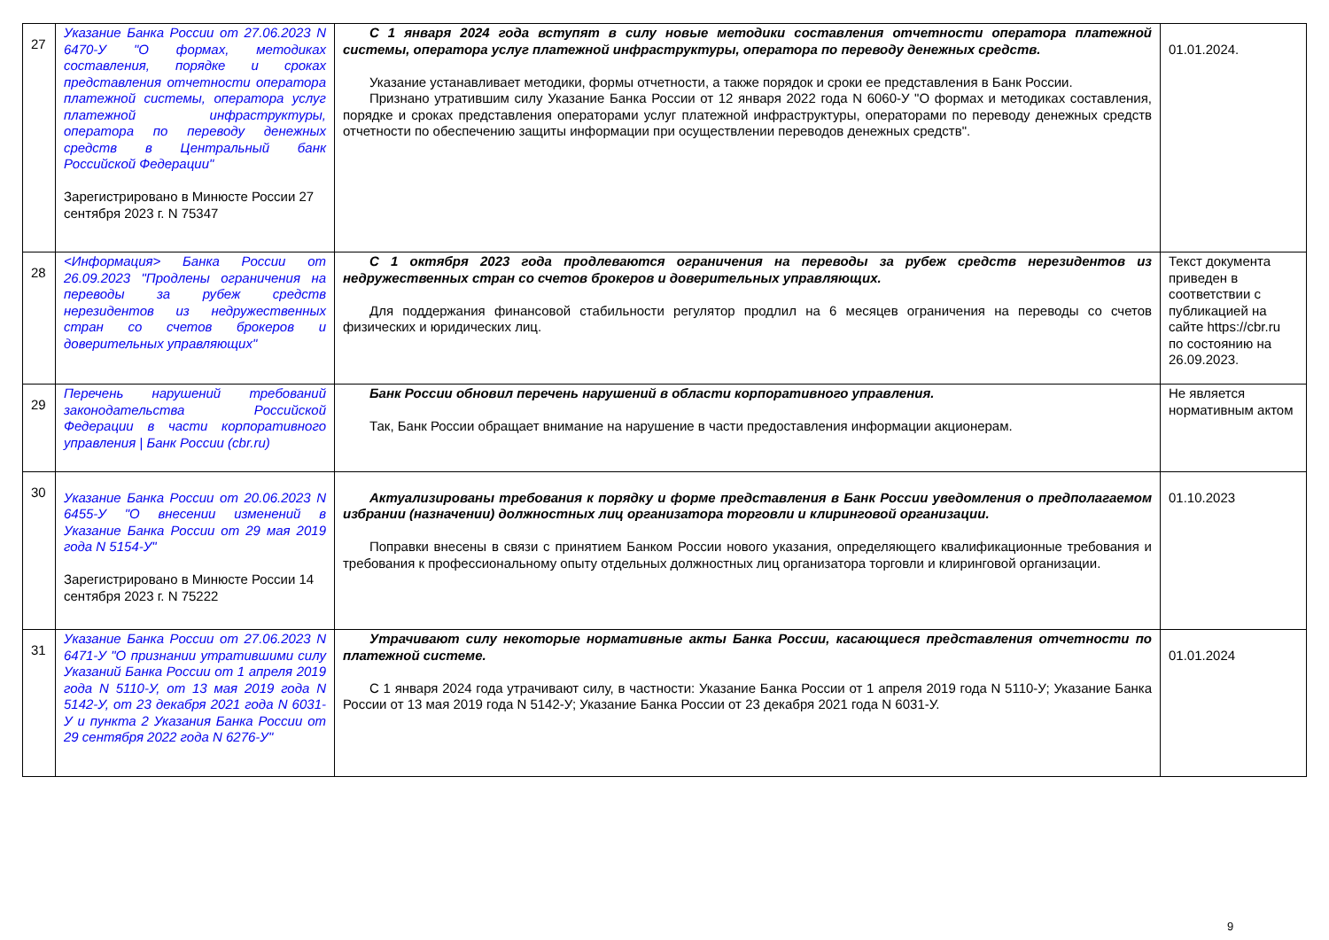| 27 | Указание Банка России от 27.06.2023 N 6470-У "О формах, методиках составления, порядке и сроках представления отчетности оператора платежной системы, оператора услуг платежной инфраструктуры, оператора по переводу денежных средств в Центральный банк Российской Федерации" Зарегистрировано в Минюсте России 27 сентября 2023 г. N 75347 | С 1 января 2024 года вступят в силу новые методики составления отчетности оператора платежной системы, оператора услуг платежной инфраструктуры, оператора по переводу денежных средств. Указание устанавливает методики, формы отчетности, а также порядок и сроки ее представления в Банк России. Признано утратившим силу Указание Банка России от 12 января 2022 года N 6060-У "О формах и методиках составления, порядке и сроках представления операторами услуг платежной инфраструктуры, операторами по переводу денежных средств отчетности по обеспечению защиты информации при осуществлении переводов денежных средств". | 01.01.2024. |
| 28 | <Информация> Банка России от 26.09.2023 "Продлены ограничения на переводы за рубеж средств нерезидентов из недружественных стран со счетов брокеров и доверительных управляющих" | С 1 октября 2023 года продлеваются ограничения на переводы за рубеж средств нерезидентов из недружественных стран со счетов брокеров и доверительных управляющих. Для поддержания финансовой стабильности регулятор продлил на 6 месяцев ограничения на переводы со счетов физических и юридических лиц. | Текст документа приведен в соответствии с публикацией на сайте https://cbr.ru по состоянию на 26.09.2023. |
| 29 | Перечень нарушений требований законодательства Российской Федерации в части корпоративного управления / Банк России (cbr.ru) | Банк России обновил перечень нарушений в области корпоративного управления. Так, Банк России обращает внимание на нарушение в части предоставления информации акционерам. | Не является нормативным актом |
| 30 | Указание Банка России от 20.06.2023 N 6455-У "О внесении изменений в Указание Банка России от 29 мая 2019 года N 5154-У" Зарегистрировано в Минюсте России 14 сентября 2023 г. N 75222 | Актуализированы требования к порядку и форме представления в Банк России уведомления о предполагаемом избрании (назначении) должностных лиц организатора торговли и клиринговой организации. Поправки внесены в связи с принятием Банком России нового указания, определяющего квалификационные требования и требования к профессиональному опыту отдельных должностных лиц организатора торговли и клиринговой организации. | 01.10.2023 |
| 31 | Указание Банка России от 27.06.2023 N 6471-У "О признании утратившими силу Указаний Банка России от 1 апреля 2019 года N 5110-У, от 13 мая 2019 года N 5142-У, от 23 декабря 2021 года N 6031-У и пункта 2 Указания Банка России от 29 сентября 2022 года N 6276-У" | Утрачивают силу некоторые нормативные акты Банка России, касающиеся представления отчетности по платежной системе. С 1 января 2024 года утрачивают силу, в частности: Указание Банка России от 1 апреля 2019 года N 5110-У; Указание Банка России от 13 мая 2019 года N 5142-У; Указание Банка России от 23 декабря 2021 года N 6031-У. | 01.01.2024 |
9